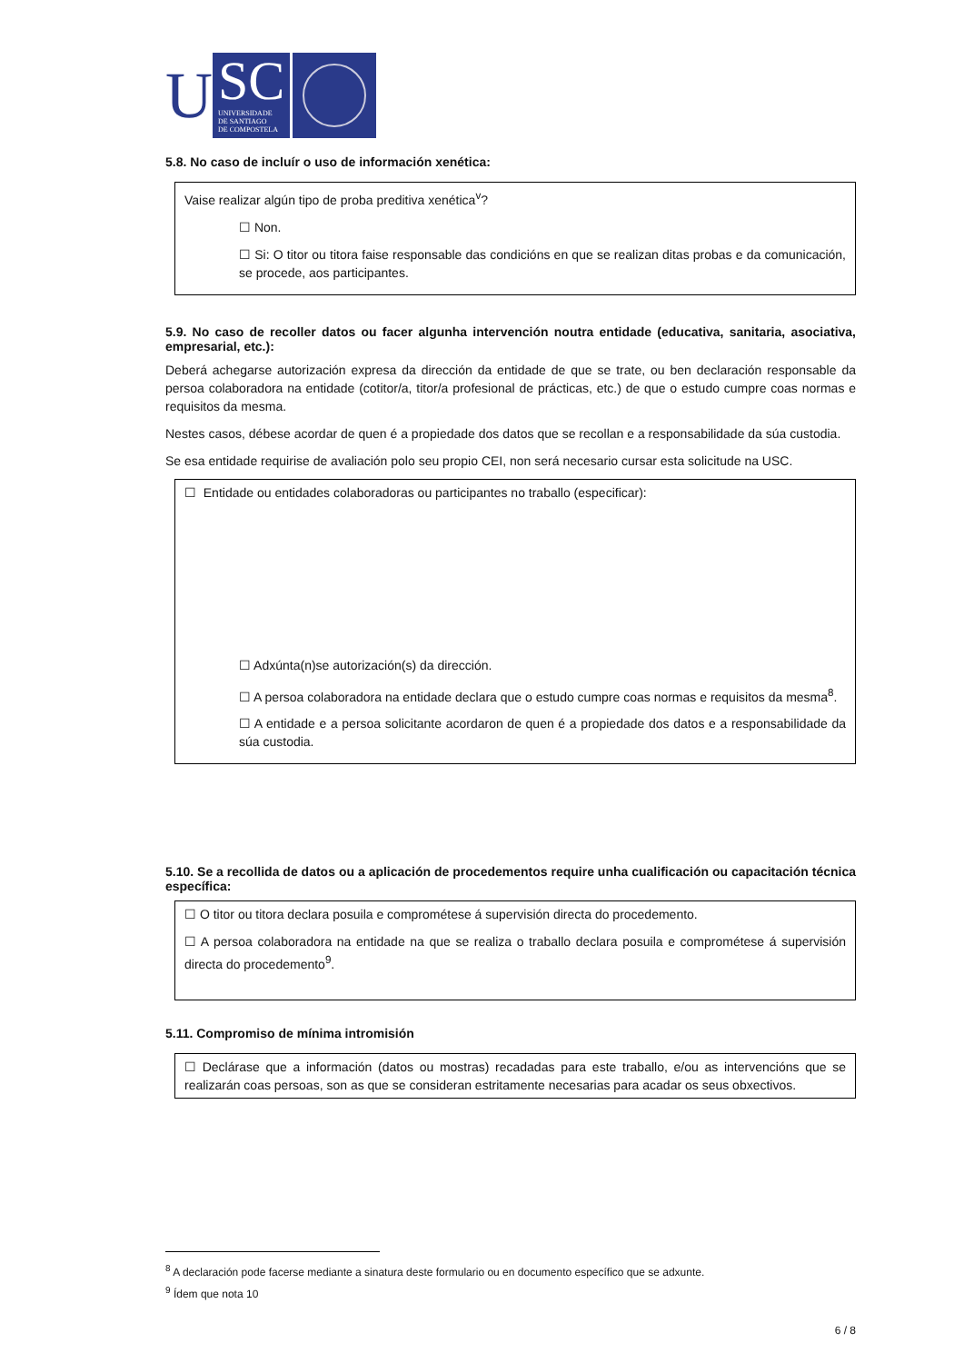U
SC
UNIVERSIDADE
DE SANTIAGO
DE COMPOSTELA
5.8. No caso de incluír o uso de información xenética:
Vaise realizar algún tipo de proba preditiva xenética<sup>v</sup>?
☐ Non.
☐ Si: O titor ou titora faise responsable das condicións en que se realizan ditas probas e da comunicación, se procede, aos participantes.
5.9. No caso de recoller datos ou facer algunha intervención noutra entidade (educativa, sanitaria, asociativa, empresarial, etc.):
Deberá achegarse autorización expresa da dirección da entidade de que se trate, ou ben declaración responsable da persoa colaboradora na entidade (cotitor/a, titor/a profesional de prácticas, etc.) de que o estudo cumpre coas normas e requisitos da mesma.
Nestes casos, débese acordar de quen é a propiedade dos datos que se recollan e a responsabilidade da súa custodia.
Se esa entidade requirise de avaliación polo seu propio CEI, non será necesario cursar esta solicitude na USC.
☐ Entidade ou entidades colaboradoras ou participantes no traballo (especificar):
☐ Adxúnta(n)se autorización(s) da dirección.
☐ A persoa colaboradora na entidade declara que o estudo cumpre coas normas e requisitos da mesma<sup>8</sup>.
☐ A entidade e a persoa solicitante acordaron de quen é a propiedade dos datos e a responsabilidade da súa custodia.
5.10. Se a recollida de datos ou a aplicación de procedementos require unha cualificación ou capacitación técnica específica:
☐ O titor ou titora declara posuila e comprométese á supervisión directa do procedemento.
☐ A persoa colaboradora na entidade na que se realiza o traballo declara posuila e comprométese á supervisión directa do procedemento<sup>9</sup>.
5.11. Compromiso de mínima intromisión
☐ Declárase que a información (datos ou mostras) recadadas para este traballo, e/ou as intervencións que se realizarán coas persoas, son as que se consideran estritamente necesarias para acadar os seus obxectivos.
<sup>8</sup> A declaración pode facerse mediante a sinatura deste formulario ou en documento específico que se adxunte.
<sup>9</sup> Ídem que nota 10
6 / 8